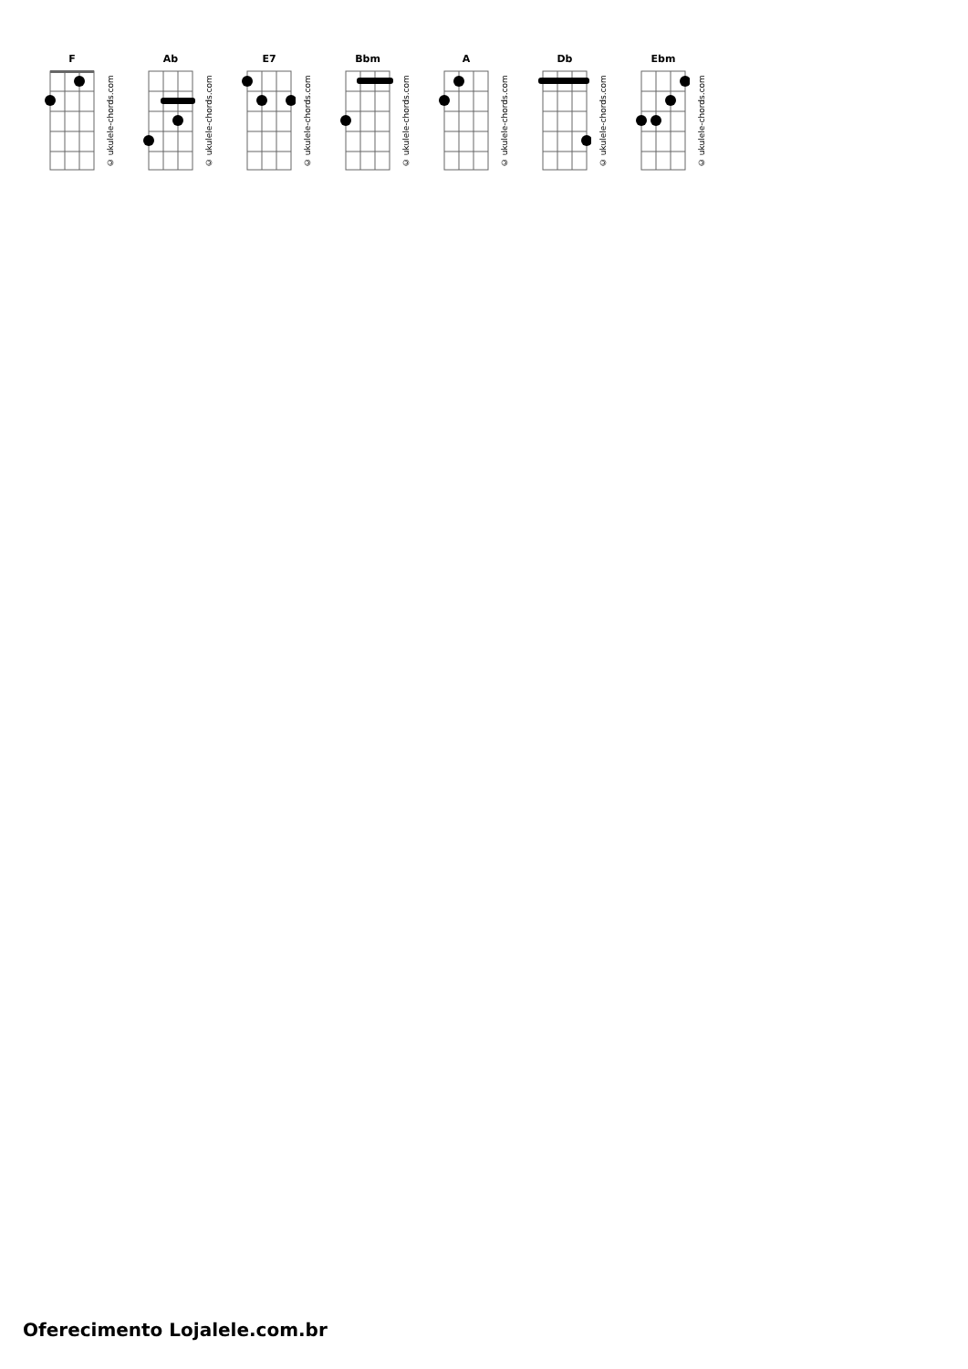F
© ukulele-chords.com
Ab
© ukulele-chords.com
E7
© ukulele-chords.com
Bbm
© ukulele-chords.com
A
© ukulele-chords.com
Db
© ukulele-chords.com
Ebm
© ukulele-chords.com
Oferecimento Lojalele.com.br